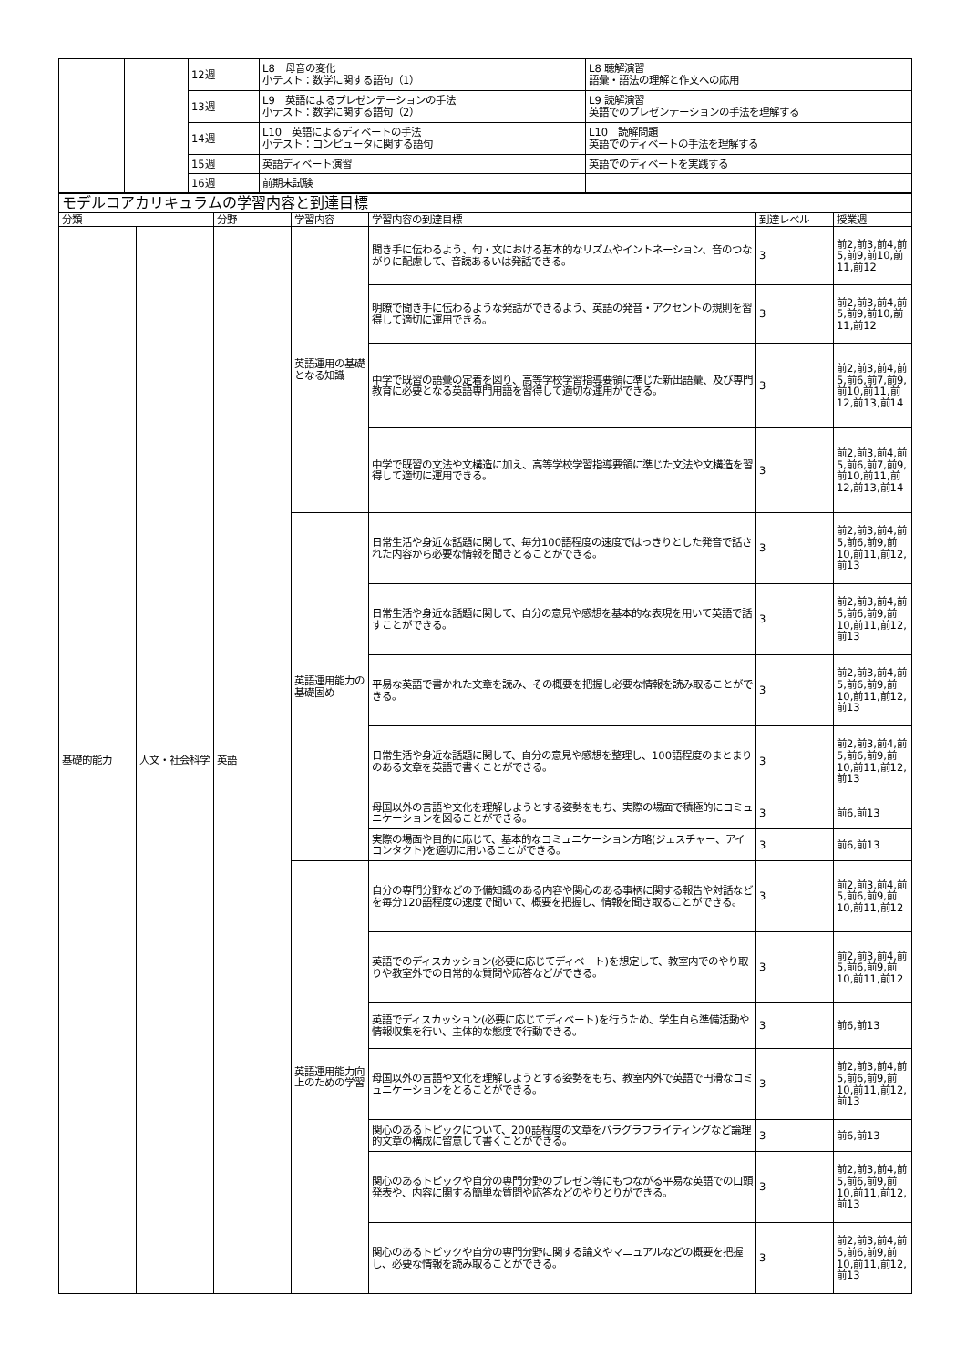| | | 12週 | L8 母音の変化 小テスト：数学に関する語句（1） | L8 聴解演習 語彙・語法の理解と作文への応用 |
| | | 13週 | L9 英語によるプレゼンテーションの手法 小テスト：数学に関する語句（2） | L9 読解演習 英語でのプレゼンテーションの手法を理解する |
| | | 14週 | L10 英語によるディベートの手法 小テスト：コンピュータに関する語句 | L10 読解問題 英語でのディベートの手法を理解する |
| | | 15週 | 英語ディベート演習 | 英語でのディベートを実践する |
| | | 16週 | 前期末試験 | |
| モデルコアカリキュラムの学習内容と到達目標 | | | | | | |
| 分類 | | 分野 | 学習内容 | 学習内容の到達目標 | 到達レベル | 授業週 |
| 基礎的能力 | 人文・社会科学 | 英語 | 英語運用の基礎となる知識 | 聞き手に伝わるよう、句・文における基本的なリズムやイントネーション、音のつながりに配慮して、音読あるいは発話できる。 | 3 | 前2,前3,前4,前5,前9,前10,前11,前12 |
| | | | | 明瞭で聞き手に伝わるような発話ができるよう、英語の発音・アクセントの規則を習得して適切に運用できる。 | 3 | 前2,前3,前4,前5,前9,前10,前11,前12 |
| | | | | 中学で既習の語彙の定着を図り、高等学校学習指導要領に準じた新出語彙、及び専門教育に必要となる英語専門用語を習得して適切な運用ができる。 | 3 | 前2,前3,前4,前5,前6,前7,前9,前10,前11,前12,前13,前14 |
| | | | | 中学で既習の文法や文構造に加え、高等学校学習指導要領に準じた文法や文構造を習得して適切に運用できる。 | 3 | 前2,前3,前4,前5,前6,前7,前9,前10,前11,前12,前13,前14 |
| | | | 英語運用能力の基礎固め | 日常生活や身近な話題に関して、毎分100語程度の速度ではっきりとした発音で話された内容から必要な情報を聞きとることができる。 | 3 | 前2,前3,前4,前5,前6,前9,前10,前11,前12,前13 |
| | | | | 日常生活や身近な話題に関して、自分の意見や感想を基本的な表現を用いて英語で話すことができる。 | 3 | 前2,前3,前4,前5,前6,前9,前10,前11,前12,前13 |
| | | | | 平易な英語で書かれた文章を読み、その概要を把握し必要な情報を読み取ることができる。 | 3 | 前2,前3,前4,前5,前6,前9,前10,前11,前12,前13 |
| | | | | 日常生活や身近な話題に関して、自分の意見や感想を整理し、100語程度のまとまりのある文章を英語で書くことができる。 | 3 | 前2,前3,前4,前5,前6,前9,前10,前11,前12,前13 |
| | | | | 母国以外の言語や文化を理解しようとする姿勢をもち、実際の場面で積極的にコミュニケーションを図ることができる。 | 3 | 前6,前13 |
| | | | | 実際の場面や目的に応じて、基本的なコミュニケーション方略(ジェスチャー、アイコンタクト)を適切に用いることができる。 | 3 | 前6,前13 |
| | | | 英語運用能力向上のための学習 | 自分の専門分野などの予備知識のある内容や関心のある事柄に関する報告や対話などを毎分120語程度の速度で聞いて、概要を把握し、情報を聞き取ることができる。 | 3 | 前2,前3,前4,前5,前6,前9,前10,前11,前12 |
| | | | | 英語でのディスカッション(必要に応じてディベート)を想定して、教室内でのやり取りや教室外での日常的な質問や応答などができる。 | 3 | 前2,前3,前4,前5,前6,前9,前10,前11,前12 |
| | | | | 英語でディスカッション(必要に応じてディベート)を行うため、学生自ら準備活動や情報収集を行い、主体的な態度で行動できる。 | 3 | 前6,前13 |
| | | | | 母国以外の言語や文化を理解しようとする姿勢をもち、教室内外で英語で円滑なコミュニケーションをとることができる。 | 3 | 前2,前3,前4,前5,前6,前9,前10,前11,前12,前13 |
| | | | | 関心のあるトピックについて、200語程度の文章をパラグラフライティングなど論理的文章の構成に留意して書くことができる。 | 3 | 前6,前13 |
| | | | | 関心のあるトピックや自分の専門分野のプレゼン等にもつながる平易な英語での口頭発表や、内容に関する簡単な質問や応答などのやりとりができる。 | 3 | 前2,前3,前4,前5,前6,前9,前10,前11,前12,前13 |
| | | | | 関心のあるトピックや自分の専門分野に関する論文やマニュアルなどの概要を把握し、必要な情報を読み取ることができる。 | 3 | 前2,前3,前4,前5,前6,前9,前10,前11,前12,前13 |